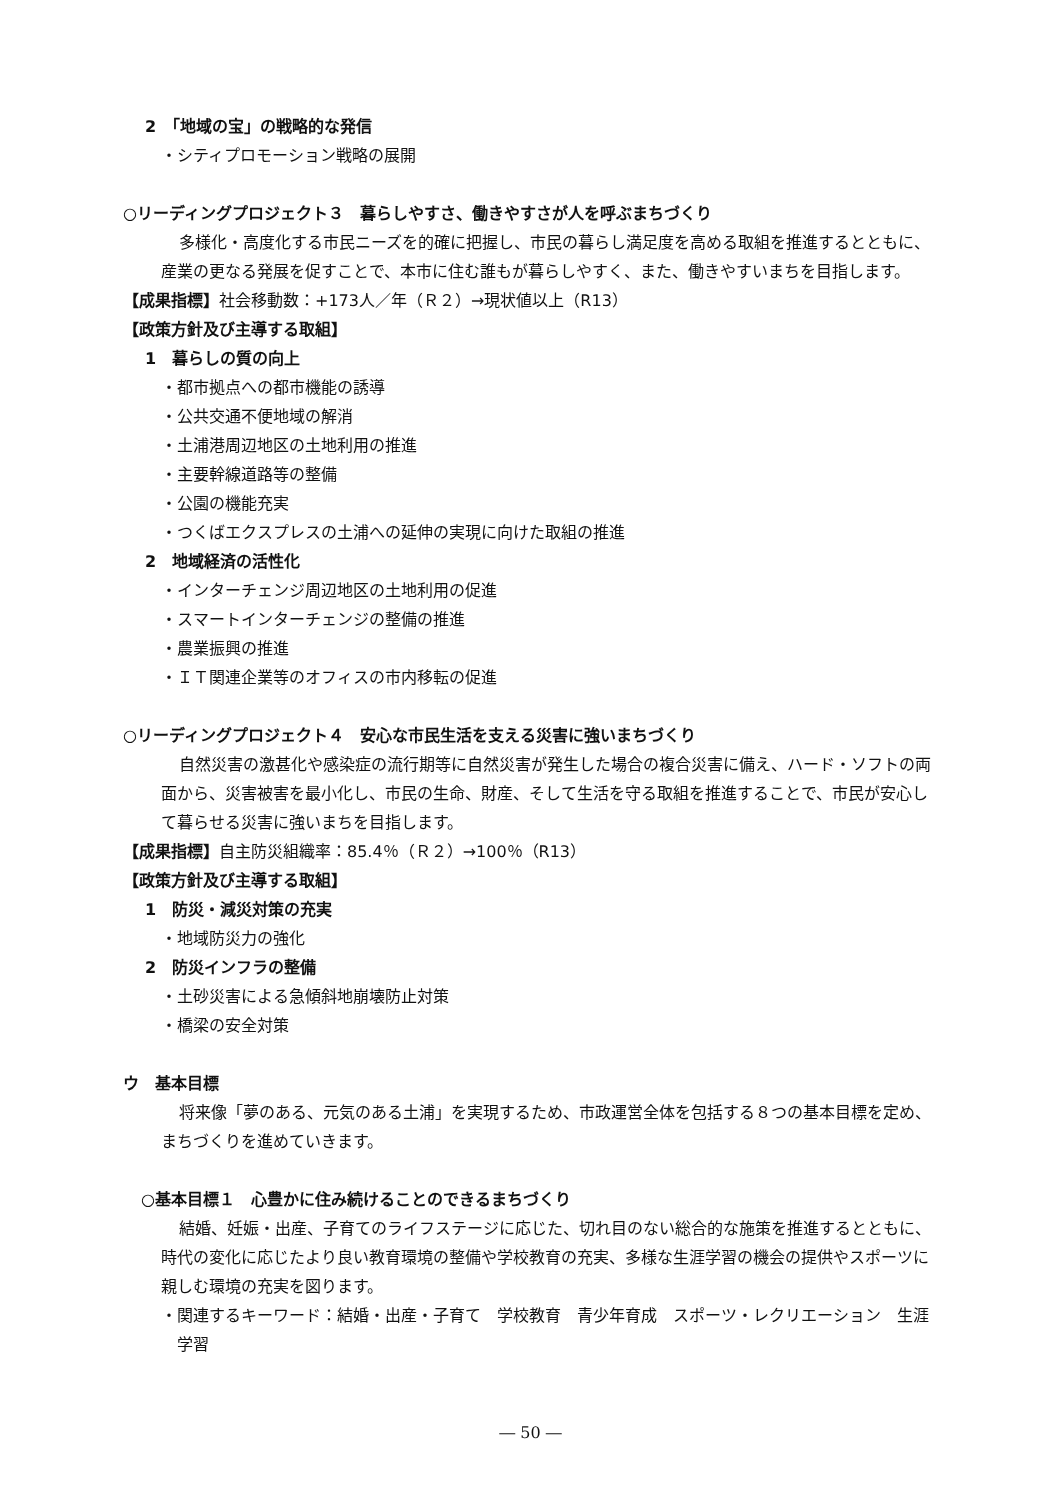2　「地域の宝」の戦略的な発信
・シティプロモーション戦略の展開
○リーディングプロジェクト３　暮らしやすさ、働きやすさが人を呼ぶまちづくり
多様化・高度化する市民ニーズを的確に把握し、市民の暮らし満足度を高める取組を推進するとともに、産業の更なる発展を促すことで、本市に住む誰もが暮らしやすく、また、働きやすいまちを目指します。
【成果指標】社会移動数：+173人／年（Ｒ２）→現状値以上（R13）
【政策方針及び主導する取組】
1　暮らしの質の向上
・都市拠点への都市機能の誘導
・公共交通不便地域の解消
・土浦港周辺地区の土地利用の推進
・主要幹線道路等の整備
・公園の機能充実
・つくばエクスプレスの土浦への延伸の実現に向けた取組の推進
2　地域経済の活性化
・インターチェンジ周辺地区の土地利用の促進
・スマートインターチェンジの整備の推進
・農業振興の推進
・ＩＴ関連企業等のオフィスの市内移転の促進
○リーディングプロジェクト４　安心な市民生活を支える災害に強いまちづくり
自然災害の激甚化や感染症の流行期等に自然災害が発生した場合の複合災害に備え、ハード・ソフトの両面から、災害被害を最小化し、市民の生命、財産、そして生活を守る取組を推進することで、市民が安心して暮らせる災害に強いまちを目指します。
【成果指標】自主防災組織率：85.4％（Ｒ２）→100％（R13）
【政策方針及び主導する取組】
1　防災・減災対策の充実
・地域防災力の強化
2　防災インフラの整備
・土砂災害による急傾斜地崩壊防止対策
・橋梁の安全対策
ウ　基本目標
将来像「夢のある、元気のある土浦」を実現するため、市政運営全体を包括する８つの基本目標を定め、まちづくりを進めていきます。
○基本目標１　心豊かに住み続けることのできるまちづくり
結婚、妊娠・出産、子育てのライフステージに応じた、切れ目のない総合的な施策を推進するとともに、時代の変化に応じたより良い教育環境の整備や学校教育の充実、多様な生涯学習の機会の提供やスポーツに親しむ環境の充実を図ります。
・関連するキーワード：結婚・出産・子育て　学校教育　青少年育成　スポーツ・レクリエーション　生涯学習
― 50 ―